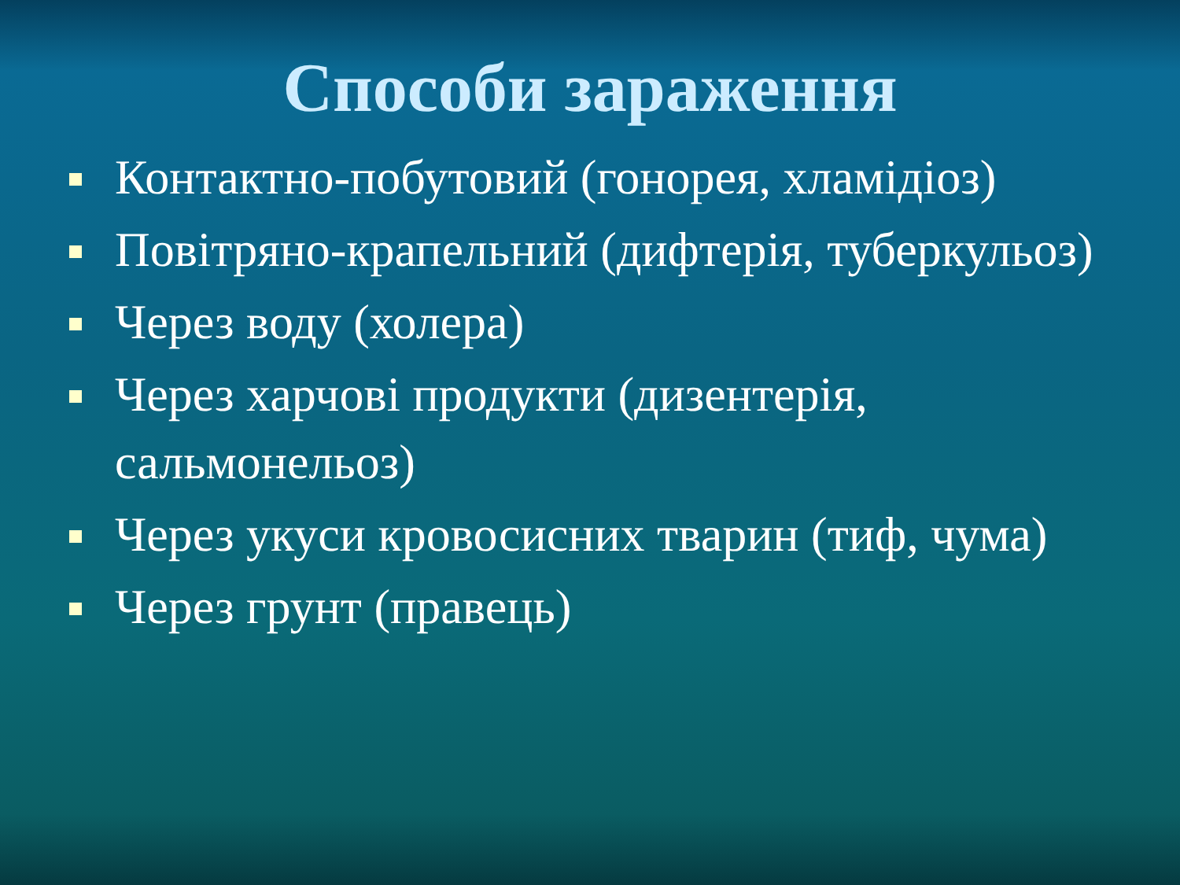Способи зараження
Контактно-побутовий (гонорея, хламідіоз)
Повітряно-крапельний (дифтерія, туберкульоз)
Через воду (холера)
Через харчові продукти (дизентерія, сальмонельоз)
Через укуси кровосисних тварин (тиф, чума)
Через грунт (правець)